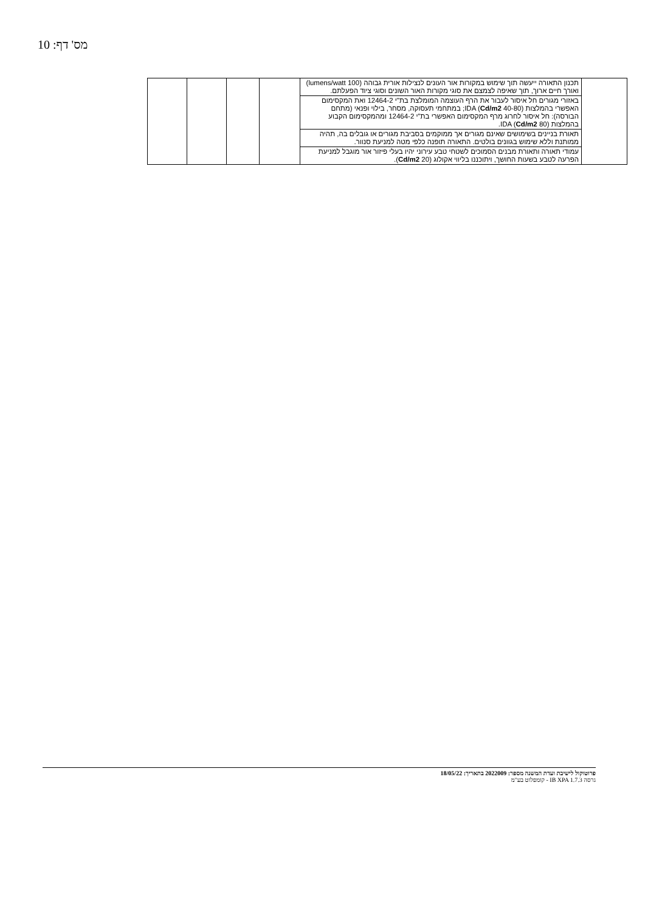מס' דף: 10
| | תכנון התאורה ייעשה תוך שימוש במקורות אור העונים לנצילות אורית גבוהה (100 lumens/watt) ואורך חיים ארוך, תוך שאיפה לצמצם את סוגי מקורות האור השונים וסוגי ציוד הפעלתם. | | | | |
| | באזורי מגורים חל איסור לעבור את הרף העוצמה המומלצת בת"י 12464-2 ואת המקסימום האפשרי בהמלצות IDA ( Cd/m2 40-80); במתחמי תעסוקה, מסחר, בילוי ופנאי (מתחם הבורסה): חל איסור לחרוג מרף המקסימום האפשרי בת"י 12464-2 ומהמקסימום הקבוע בהמלצות IDA ( Cd/m2 80). | | | | |
| | תאורת בניינים בשימושים שאינם מגורים אך ממוקמים בסביבת מגורים או גובלים בה, תהיה ממותנת וללא שימוש בגוונים בולטים. התאורה תופנה כלפי מטה למניעת סנוור. | | | | |
| | עמודי תאורה ותאורת מבנים הסמוכים לשטחי טבע עירוני יהיו בעלי פיזור אור מוגבל למניעת הפרעה לטבע בשעות החושך, ויתוכננו בליווי אקולוג ( Cd/m2 20). | | | | |
פרוטוקול לישיבת ועדת המשנה מספר: 2022009 בתאריך: 18/05/22
גרסה IB XPA 1.7.3 - קומפלוט בע"מ